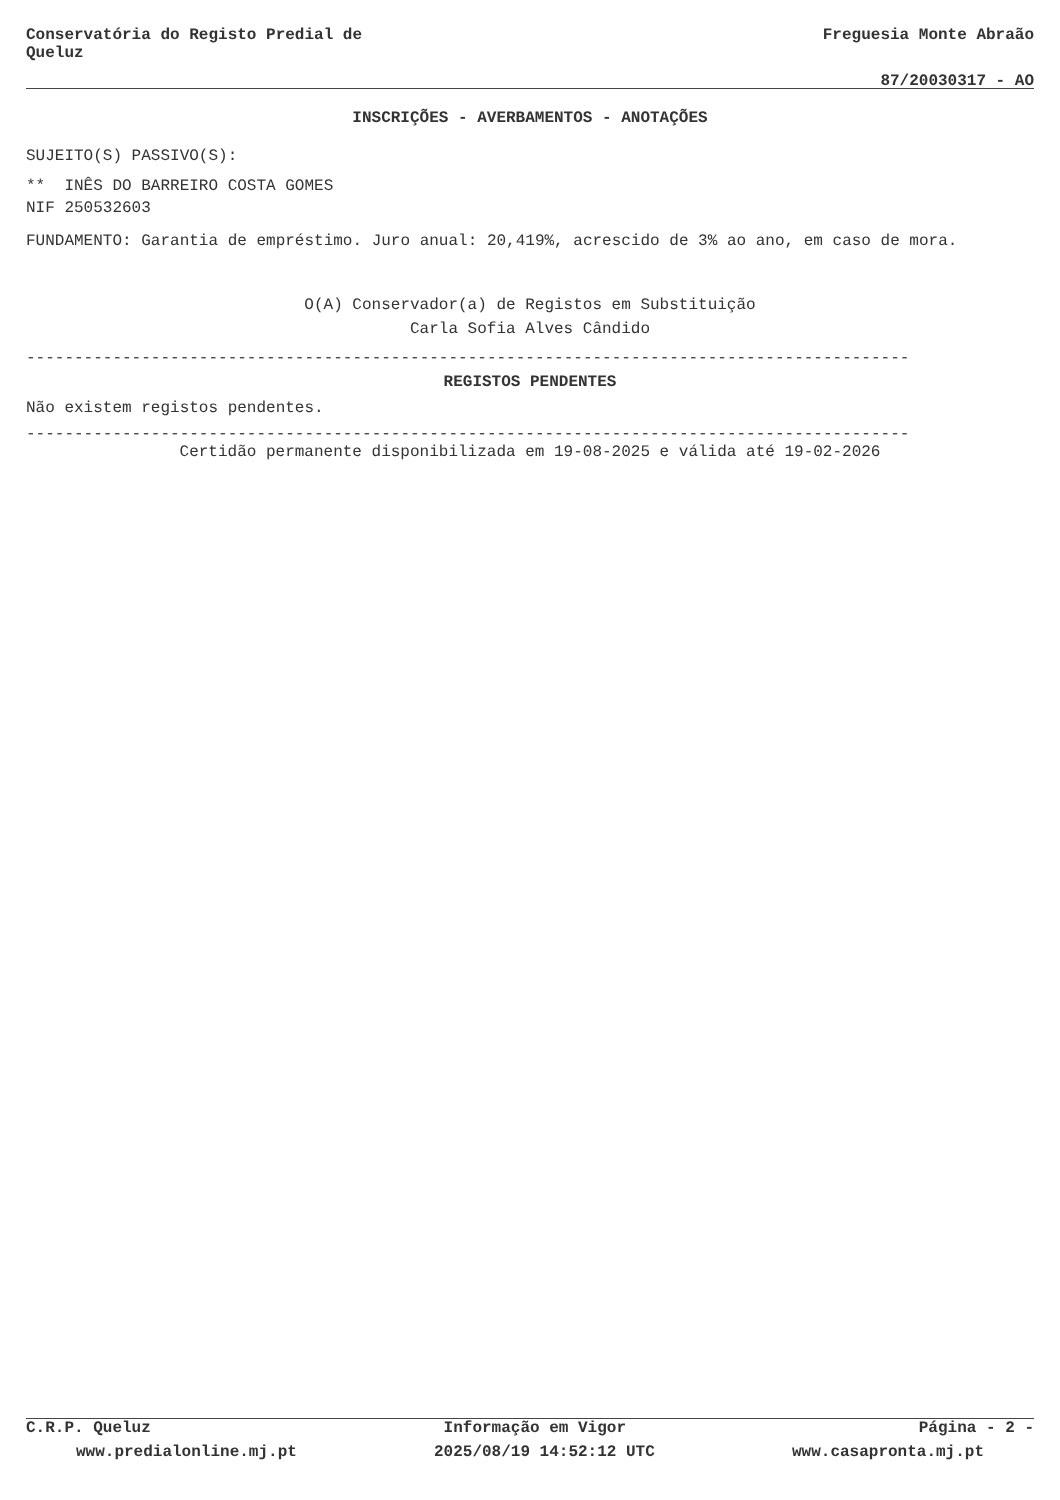Conservatória do Registo Predial de
Queluz
Freguesia Monte Abraão
87/20030317 - AO
INSCRIÇÕES - AVERBAMENTOS - ANOTAÇÕES
SUJEITO(S) PASSIVO(S):
** INÊS DO BARREIRO COSTA GOMES
NIF 250532603
FUNDAMENTO: Garantia de empréstimo. Juro anual: 20,419%, acrescido de 3% ao ano, em caso de mora.
O(A) Conservador(a) de Registos em Substituição
Carla Sofia Alves Cândido
--------------------------------------------------------------------------------------------
REGISTOS PENDENTES
Não existem registos pendentes.
--------------------------------------------------------------------------------------------
Certidão permanente disponibilizada em 19-08-2025 e válida até 19-02-2026
C.R.P. Queluz Informação em Vigor Página - 2 -
www.predialonline.mj.pt 2025/08/19 14:52:12 UTC www.casapronta.mj.pt